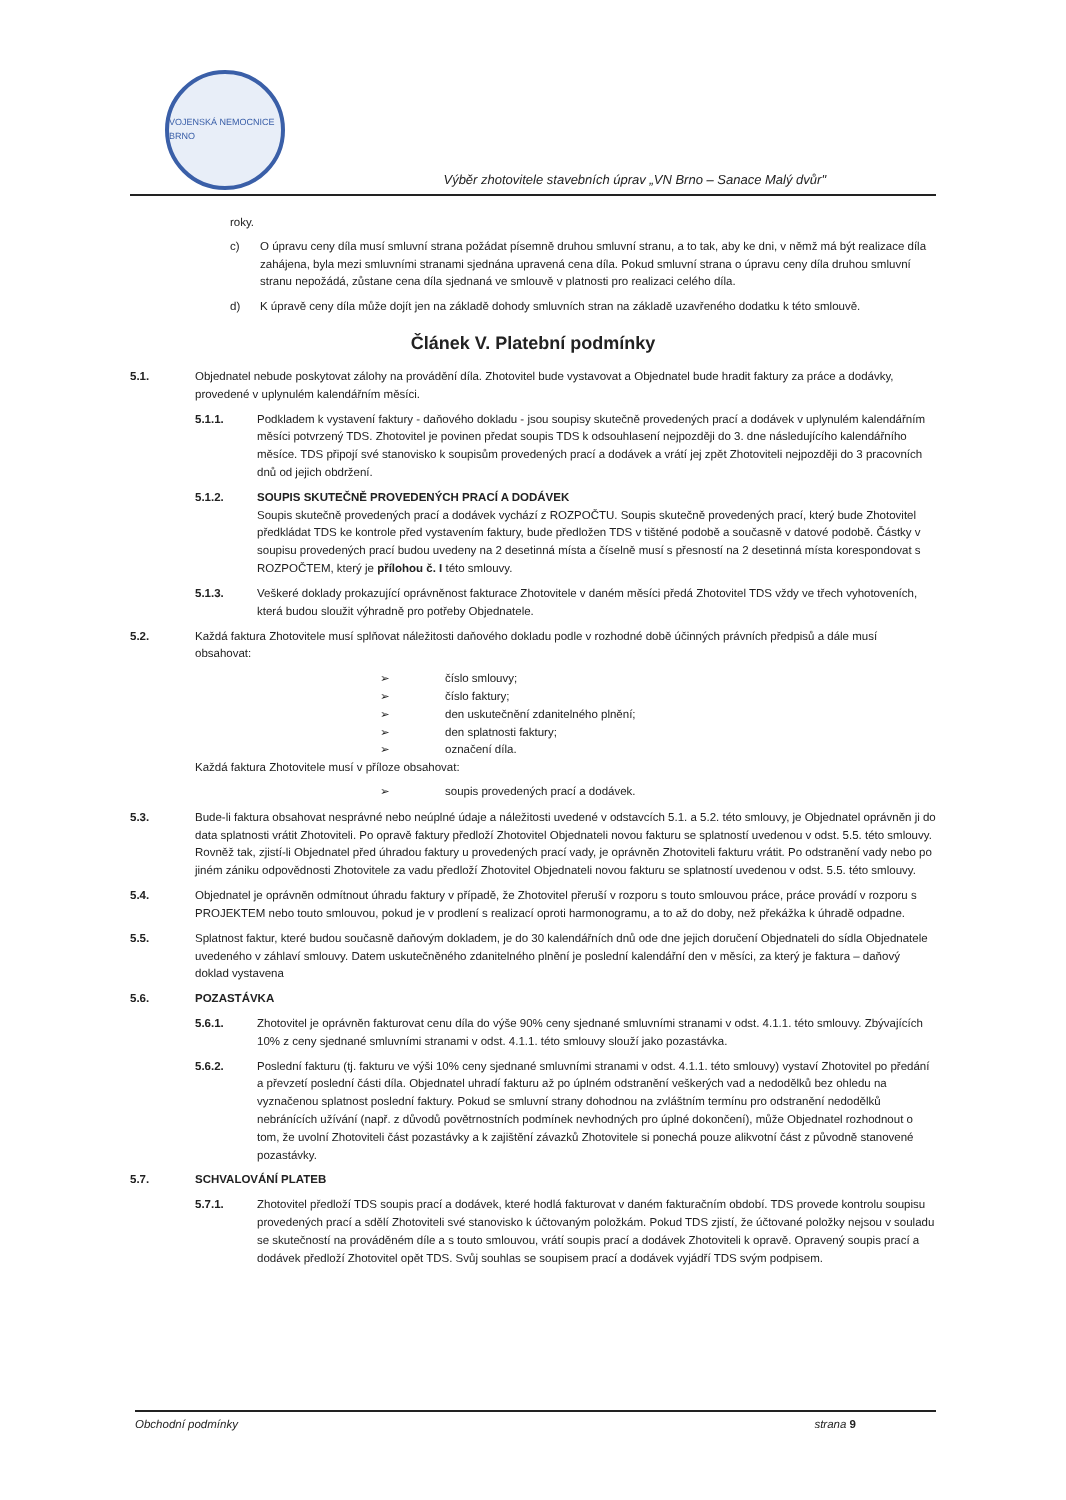VOJENSKÁ NEMOCNICE BRNO
Výběr zhotovitele stavebních úprav „VN Brno – Sanace Malý dvůr"
roky.
c) O úpravu ceny díla musí smluvní strana požádat písemně druhou smluvní stranu, a to tak, aby ke dni, v němž má být realizace díla zahájena, byla mezi smluvními stranami sjednána upravená cena díla. Pokud smluvní strana o úpravu ceny díla druhou smluvní stranu nepožádá, zůstane cena díla sjednaná ve smlouvě v platnosti pro realizaci celého díla.
d) K úpravě ceny díla může dojít jen na základě dohody smluvních stran na základě uzavřeného dodatku k této smlouvě.
Článek V. Platební podmínky
5.1. Objednatel nebude poskytovat zálohy na provádění díla. Zhotovitel bude vystavovat a Objednatel bude hradit faktury za práce a dodávky, provedené v uplynulém kalendářním měsíci.
5.1.1. Podkladem k vystavení faktury - daňového dokladu - jsou soupisy skutečně provedených prací a dodávek v uplynulém kalendářním měsíci potvrzený TDS. Zhotovitel je povinen předat soupis TDS k odsouhlasení nejpozději do 3. dne následujícího kalendářního měsíce. TDS připojí své stanovisko k soupisům provedených prací a dodávek a vrátí jej zpět Zhotoviteli nejpozději do 3 pracovních dnů od jejich obdržení.
5.1.2. SOUPIS SKUTEČNĚ PROVEDENÝCH PRACÍ A DODÁVEK
Soupis skutečně provedených prací a dodávek vychází z ROZPOČTU. Soupis skutečně provedených prací, který bude Zhotovitel předkládat TDS ke kontrole před vystavením faktury, bude předložen TDS v tištěné podobě a současně v datové podobě. Částky v soupisu provedených prací budou uvedeny na 2 desetinná místa a číselně musí s přesností na 2 desetinná místa korespondovat s ROZPOČTEM, který je přílohou č. I této smlouvy.
5.1.3. Veškeré doklady prokazující oprávněnost fakturace Zhotovitele v daném měsíci předá Zhotovitel TDS vždy ve třech vyhotoveních, která budou sloužit výhradně pro potřeby Objednatele.
5.2. Každá faktura Zhotovitele musí splňovat náležitosti daňového dokladu podle v rozhodné době účinných právních předpisů a dále musí obsahovat:
➢ číslo smlouvy;
➢ číslo faktury;
➢ den uskutečnění zdanitelného plnění;
➢ den splatnosti faktury;
➢ označení díla.
Každá faktura Zhotovitele musí v příloze obsahovat:
➢ soupis provedených prací a dodávek.
5.3. Bude-li faktura obsahovat nesprávné nebo neúplné údaje a náležitosti uvedené v odstavcích 5.1. a 5.2. této smlouvy, je Objednatel oprávněn ji do data splatnosti vrátit Zhotoviteli. Po opravě faktury předloží Zhotovitel Objednateli novou fakturu se splatností uvedenou v odst. 5.5. této smlouvy. Rovněž tak, zjistí-li Objednatel před úhradou faktury u provedených prací vady, je oprávněn Zhotoviteli fakturu vrátit. Po odstranění vady nebo po jiném zániku odpovědnosti Zhotovitele za vadu předloží Zhotovitel Objednateli novou fakturu se splatností uvedenou v odst. 5.5. této smlouvy.
5.4. Objednatel je oprávněn odmítnout úhradu faktury v případě, že Zhotovitel přeruší v rozporu s touto smlouvou práce, práce provádí v rozporu s PROJEKTEM nebo touto smlouvou, pokud je v prodlení s realizací oproti harmonogramu, a to až do doby, než překážka k úhradě odpadne.
5.5. Splatnost faktur, které budou současně daňovým dokladem, je do 30 kalendářních dnů ode dne jejich doručení Objednateli do sídla Objednatele uvedeného v záhlaví smlouvy. Datem uskutečněného zdanitelného plnění je poslední kalendářní den v měsíci, za který je faktura – daňový doklad vystavena
5.6. POZASTÁVKA
5.6.1. Zhotovitel je oprávněn fakturovat cenu díla do výše 90% ceny sjednané smluvními stranami v odst. 4.1.1. této smlouvy. Zbývajících 10% z ceny sjednané smluvními stranami v odst. 4.1.1. této smlouvy slouží jako pozastávka.
5.6.2. Poslední fakturu (tj. fakturu ve výši 10% ceny sjednané smluvními stranami v odst. 4.1.1. této smlouvy) vystaví Zhotovitel po předání a převzetí poslední části díla. Objednatel uhradí fakturu až po úplném odstranění veškerých vad a nedodělků bez ohledu na vyznačenou splatnost poslední faktury. Pokud se smluvní strany dohodnou na zvláštním termínu pro odstranění nedodělků nebránících užívání (např. z důvodů povětrnostních podmínek nevhodných pro úplné dokončení), může Objednatel rozhodnout o tom, že uvolní Zhotoviteli část pozastávky a k zajištění závazků Zhotovitele si ponechá pouze alikvotní část z původně stanovené pozastávky.
5.7. SCHVALOVÁNÍ PLATEB
5.7.1. Zhotovitel předloží TDS soupis prací a dodávek, které hodlá fakturovat v daném fakturačním období. TDS provede kontrolu soupisu provedených prací a sdělí Zhotoviteli své stanovisko k účtovaným položkám. Pokud TDS zjistí, že účtované položky nejsou v souladu se skutečností na prováděném díle a s touto smlouvou, vrátí soupis prací a dodávek Zhotoviteli k opravě. Opravený soupis prací a dodávek předloží Zhotovitel opět TDS. Svůj souhlas se soupisem prací a dodávek vyjádří TDS svým podpisem.
Obchodní podmínky strana 9